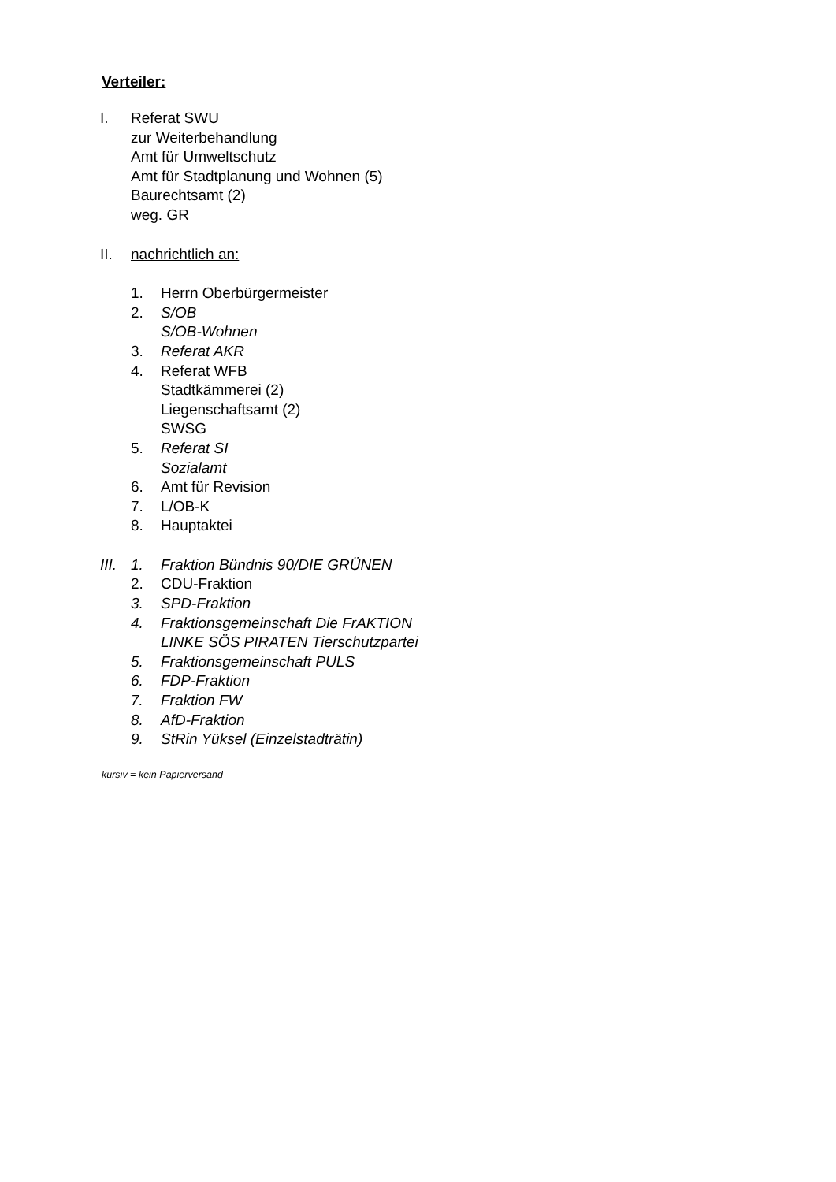Verteiler:
I. Referat SWU
zur Weiterbehandlung
Amt für Umweltschutz
Amt für Stadtplanung und Wohnen (5)
Baurechtsamt (2)
weg. GR
II. nachrichtlich an:
1. Herrn Oberbürgermeister
2. S/OB
S/OB-Wohnen
3. Referat AKR
4. Referat WFB
Stadtkämmerei (2)
Liegenschaftsamt (2)
SWSG
5. Referat SI
Sozialamt
6. Amt für Revision
7. L/OB-K
8. Hauptaktei
III.
1. Fraktion Bündnis 90/DIE GRÜNEN
2. CDU-Fraktion
3. SPD-Fraktion
4. Fraktionsgemeinschaft Die FrAKTION
LINKE SÖS PIRATEN Tierschutzpartei
5. Fraktionsgemeinschaft PULS
6. FDP-Fraktion
7. Fraktion FW
8. AfD-Fraktion
9. StRin Yüksel (Einzelstadträtin)
kursiv = kein Papierversand